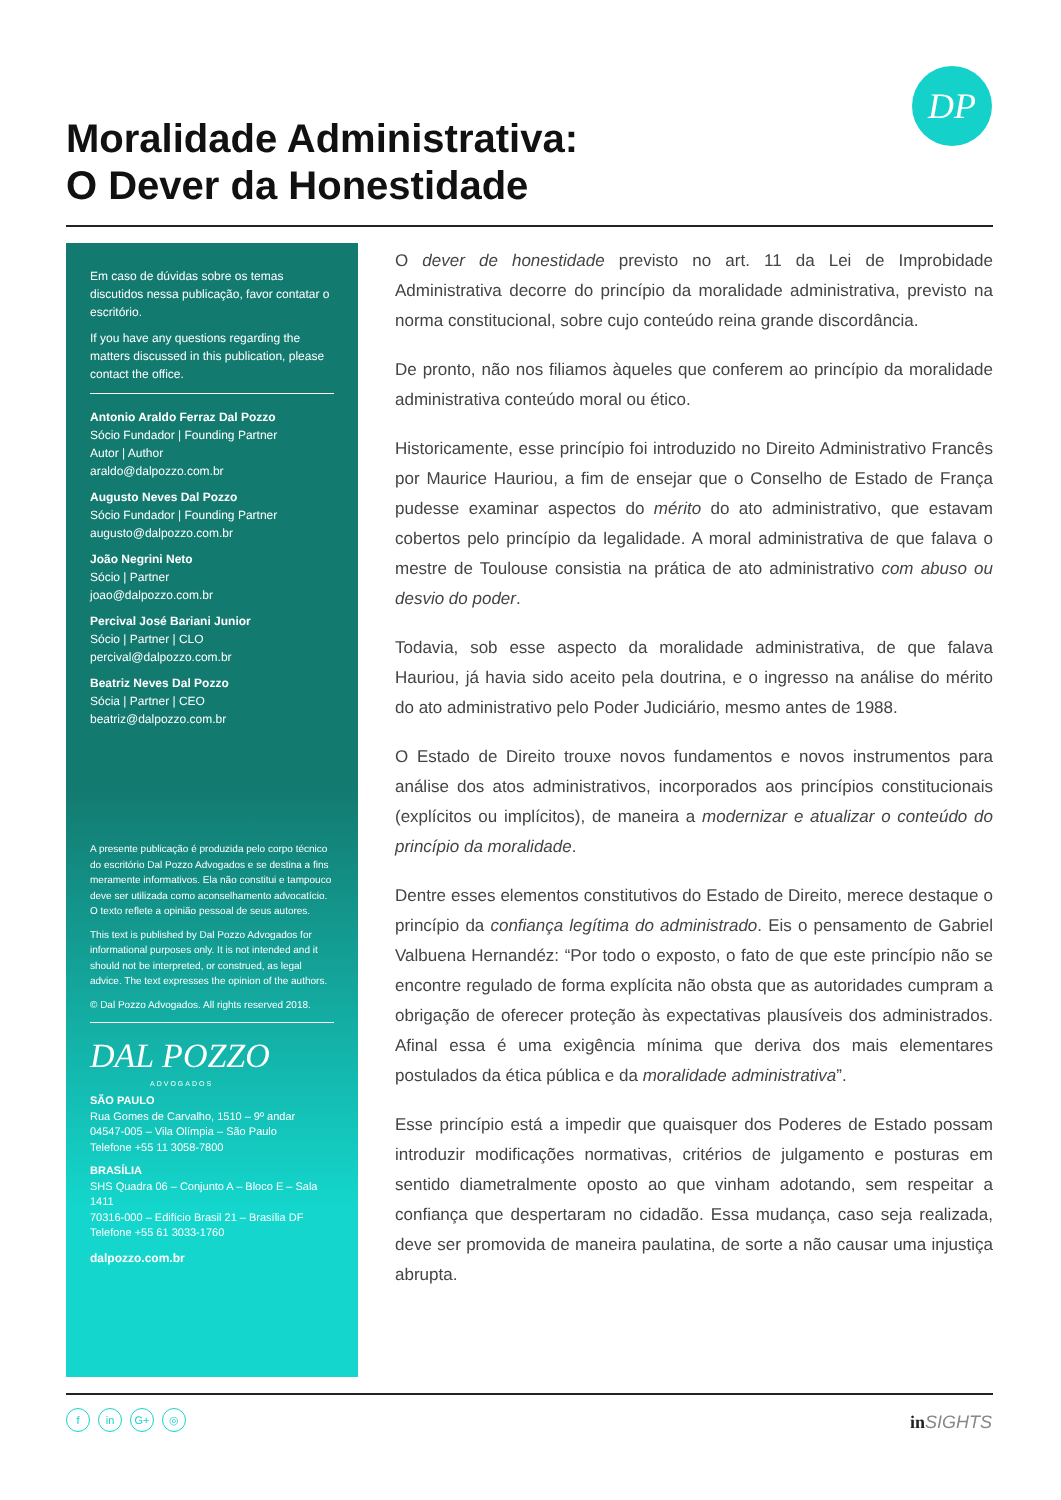DP
Moralidade Administrativa:
O Dever da Honestidade
Em caso de dúvidas sobre os temas discutidos nessa publicação, favor contatar o escritório.
If you have any questions regarding the matters discussed in this publication, please contact the office.
Antonio Araldo Ferraz Dal Pozzo
Sócio Fundador | Founding Partner
Autor | Author
araldo@dalpozzo.com.br
Augusto Neves Dal Pozzo
Sócio Fundador | Founding Partner
augusto@dalpozzo.com.br
João Negrini Neto
Sócio | Partner
joao@dalpozzo.com.br
Percival José Bariani Junior
Sócio | Partner | CLO
percival@dalpozzo.com.br
Beatriz Neves Dal Pozzo
Sócia | Partner | CEO
beatriz@dalpozzo.com.br
A presente publicação é produzida pelo corpo técnico do escritório Dal Pozzo Advogados e se destina a fins meramente informativos. Ela não constitui e tampouco deve ser utilizada como aconselhamento advocatício. O texto reflete a opinião pessoal de seus autores.
This text is published by Dal Pozzo Advogados for informational purposes only. It is not intended and it should not be interpreted, or construed, as legal advice. The text expresses the opinion of the authors.
© Dal Pozzo Advogados. All rights reserved 2018.
DAL POZZO
ADVOGADOS
SÃO PAULO
Rua Gomes de Carvalho, 1510 – 9º andar
04547-005 – Vila Olímpia – São Paulo
Telefone +55 11 3058-7800
BRASÍLIA
SHS Quadra 06 – Conjunto A – Bloco E – Sala 1411
70316-000 – Edifício Brasil 21 – Brasília DF
Telefone +55 61 3033-1760
dalpozzo.com.br
O dever de honestidade previsto no art. 11 da Lei de Improbidade Administrativa decorre do princípio da moralidade administrativa, previsto na norma constitucional, sobre cujo conteúdo reina grande discordância.
De pronto, não nos filiamos àqueles que conferem ao princípio da moralidade administrativa conteúdo moral ou ético.
Historicamente, esse princípio foi introduzido no Direito Administrativo Francês por Maurice Hauriou, a fim de ensejar que o Conselho de Estado de França pudesse examinar aspectos do mérito do ato administrativo, que estavam cobertos pelo princípio da legalidade. A moral administrativa de que falava o mestre de Toulouse consistia na prática de ato administrativo com abuso ou desvio do poder.
Todavia, sob esse aspecto da moralidade administrativa, de que falava Hauriou, já havia sido aceito pela doutrina, e o ingresso na análise do mérito do ato administrativo pelo Poder Judiciário, mesmo antes de 1988.
O Estado de Direito trouxe novos fundamentos e novos instrumentos para análise dos atos administrativos, incorporados aos princípios constitucionais (explícitos ou implícitos), de maneira a modernizar e atualizar o conteúdo do princípio da moralidade.
Dentre esses elementos constitutivos do Estado de Direito, merece destaque o princípio da confiança legítima do administrado. Eis o pensamento de Gabriel Valbuena Hernandéz: “Por todo o exposto, o fato de que este princípio não se encontre regulado de forma explícita não obsta que as autoridades cumpram a obrigação de oferecer proteção às expectativas plausíveis dos administrados. Afinal essa é uma exigência mínima que deriva dos mais elementares postulados da ética pública e da moralidade administrativa”.
Esse princípio está a impedir que quaisquer dos Poderes de Estado possam introduzir modificações normativas, critérios de julgamento e posturas em sentido diametralmente oposto ao que vinham adotando, sem respeitar a confiança que despertaram no cidadão. Essa mudança, caso seja realizada, deve ser promovida de maneira paulatina, de sorte a não causar uma injustiça abrupta.
fin G+ ◎ in SIGHTS